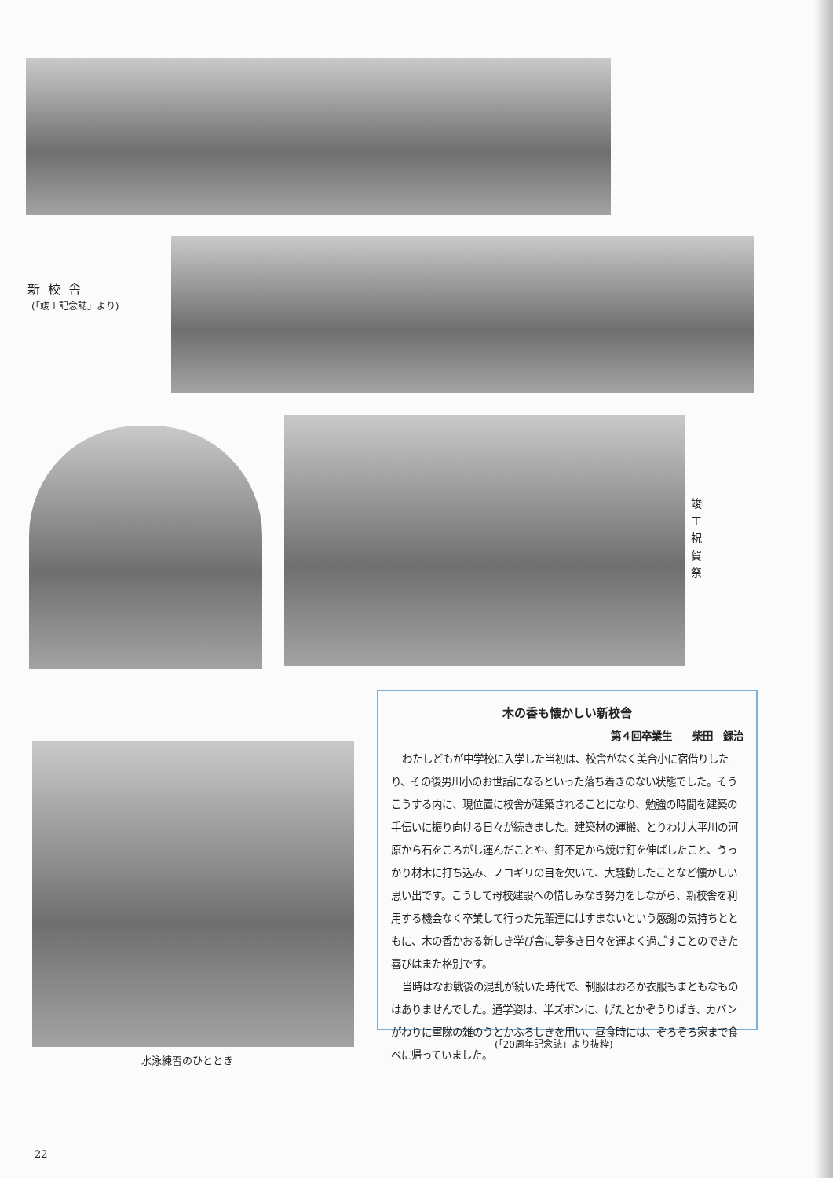新校舎
(「竣工記念誌」より)
竣工祝賀祭
水泳練習のひととき
木の香も懐かしい新校舎
第４回卒業生　　柴田　録治
わたしどもが中学校に入学した当初は、校舎がなく美合小に宿借りしたり、その後男川小のお世話になるといった落ち着きのない状態でした。そうこうする内に、現位置に校舎が建築されることになり、勉強の時間を建築の手伝いに振り向ける日々が続きました。建築材の運搬、とりわけ大平川の河原から石をころがし運んだことや、釘不足から焼け釘を伸ばしたこと、うっかり材木に打ち込み、ノコギリの目を欠いて、大騒動したことなど懐かしい思い出です。こうして母校建設への惜しみなき努力をしながら、新校舎を利用する機会なく卒業して行った先輩達にはすまないという感謝の気持ちとともに、木の香かおる新しき学び舎に夢多き日々を運よく過ごすことのできた喜びはまた格別です。
当時はなお戦後の混乱が続いた時代で、制服はおろか衣服もまともなものはありませんでした。通学姿は、半ズボンに、げたとかぞうりばき、カバンがわりに軍隊の雑のうとかふろしきを用い、昼食時には、ぞろぞろ家まで食べに帰っていました。
(「20周年記念誌」より抜粋)
22